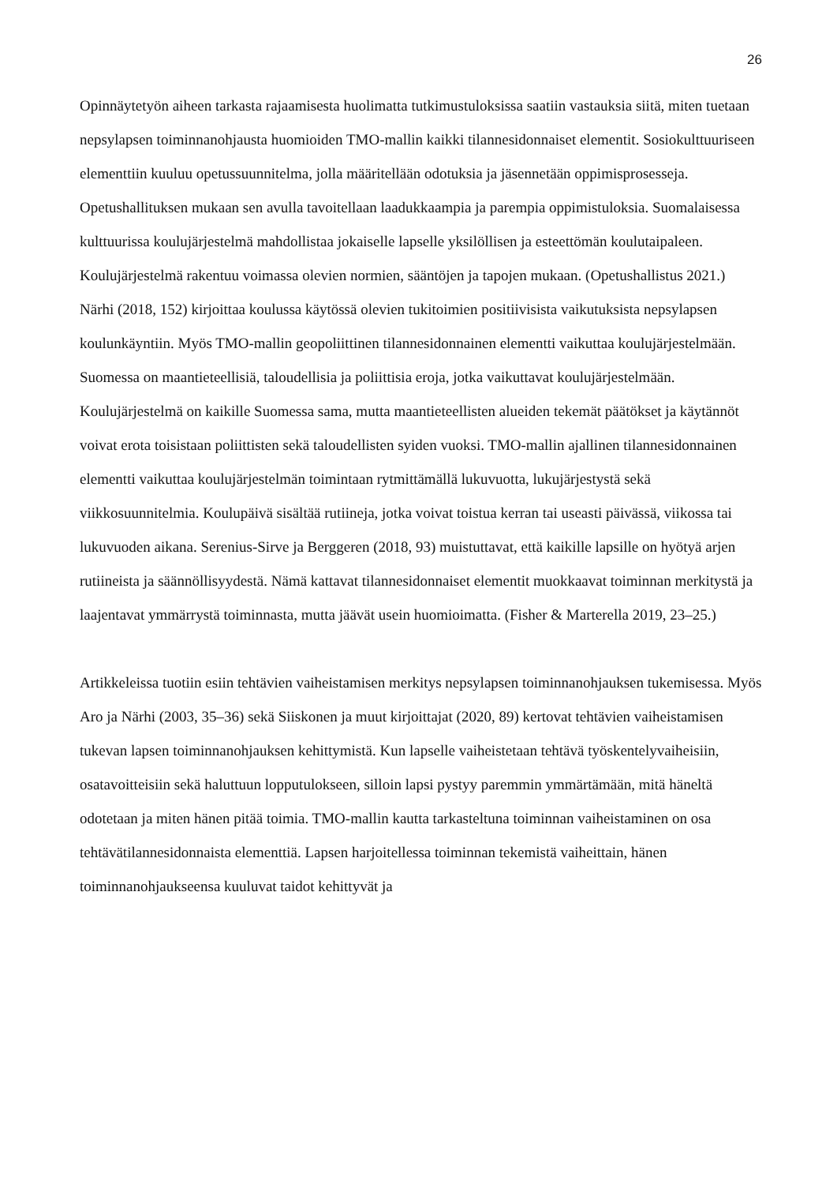26
Opinnäytetyön aiheen tarkasta rajaamisesta huolimatta tutkimustuloksissa saatiin vastauksia siitä, miten tuetaan nepsylapsen toiminnanohjausta huomioiden TMO-mallin kaikki tilannesidonnaiset elementit. Sosiokulttuuriseen elementtiin kuuluu opetussuunnitelma, jolla määritellään odotuksia ja jäsennetään oppimisprosesseja. Opetushallituksen mukaan sen avulla tavoitellaan laadukkaampia ja parempia oppimistuloksia. Suomalaisessa kulttuurissa koulujärjestelmä mahdollistaa jokaiselle lapselle yksilöllisen ja esteettömän koulutaipaleen. Koulujärjestelmä rakentuu voimassa olevien normien, sääntöjen ja tapojen mukaan. (Opetushallistus 2021.) Närhi (2018, 152) kirjoittaa koulussa käytössä olevien tukitoimien positiivisista vaikutuksista nepsylapsen koulunkäyntiin. Myös TMO-mallin geopoliittinen tilannesidonnainen elementti vaikuttaa koulujärjestelmään. Suomessa on maantieteellisiä, taloudellisia ja poliittisia eroja, jotka vaikuttavat koulujärjestelmään. Koulujärjestelmä on kaikille Suomessa sama, mutta maantieteellisten alueiden tekemät päätökset ja käytännöt voivat erota toisistaan poliittisten sekä taloudellisten syiden vuoksi. TMO-mallin ajallinen tilannesidonnainen elementti vaikuttaa koulujärjestelmän toimintaan rytmittämällä lukuvuotta, lukujärjestystä sekä viikkosuunnitelmia. Koulupäivä sisältää rutiineja, jotka voivat toistua kerran tai useasti päivässä, viikossa tai lukuvuoden aikana. Serenius-Sirve ja Berggeren (2018, 93) muistuttavat, että kaikille lapsille on hyötyä arjen rutiineista ja säännöllisyydestä. Nämä kattavat tilannesidonnaiset elementit muokkaavat toiminnan merkitystä ja laajentavat ymmärrystä toiminnasta, mutta jäävät usein huomioimatta. (Fisher & Marterella 2019, 23–25.)
Artikkeleissa tuotiin esiin tehtävien vaiheistamisen merkitys nepsylapsen toiminnanohjauksen tukemisessa. Myös Aro ja Närhi (2003, 35–36) sekä Siiskonen ja muut kirjoittajat (2020, 89) kertovat tehtävien vaiheistamisen tukevan lapsen toiminnanohjauksen kehittymistä. Kun lapselle vaiheistetaan tehtävä työskentelyvaiheisiin, osatavoitteisiin sekä haluttuun lopputulokseen, silloin lapsi pystyy paremmin ymmärtämään, mitä häneltä odotetaan ja miten hänen pitää toimia. TMO-mallin kautta tarkasteltuna toiminnan vaiheistaminen on osa tehtävätilannesidonnaista elementtiä. Lapsen harjoitellessa toiminnan tekemistä vaiheittain, hänen toiminnanohjaukseensa kuuluvat taidot kehittyvät ja